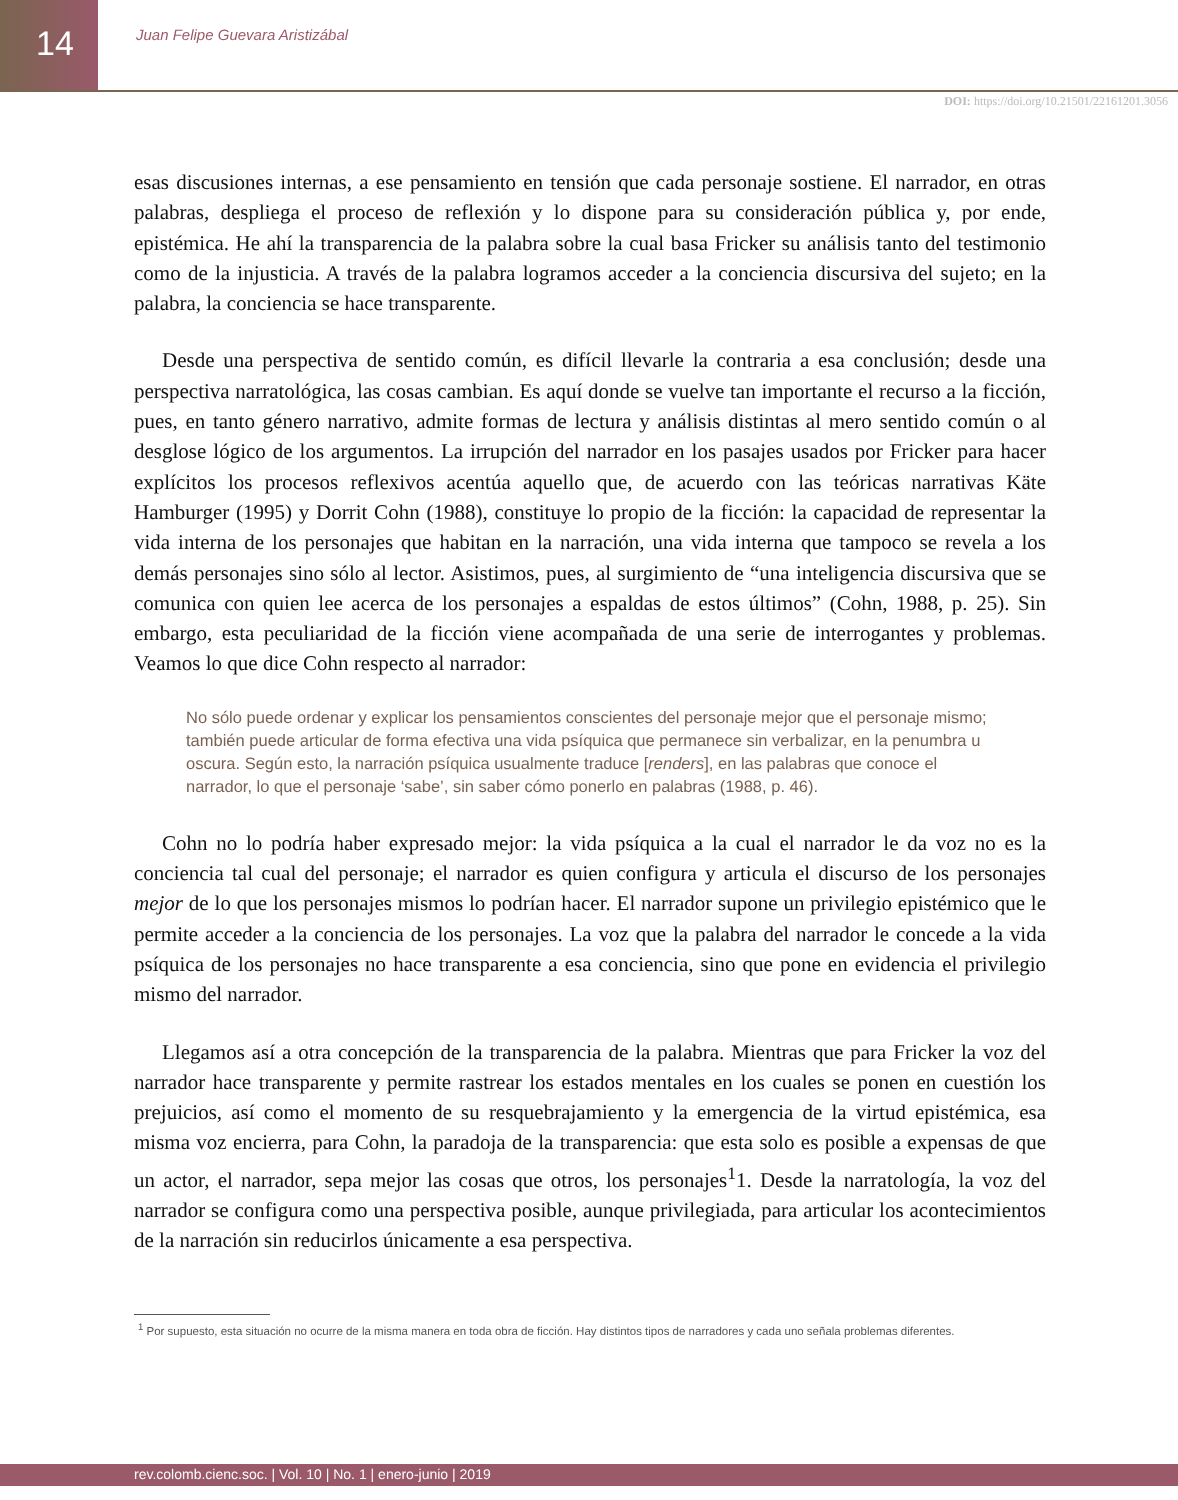14
Juan Felipe Guevara Aristizábal
DOI: https://doi.org/10.21501/22161201.3056
esas discusiones internas, a ese pensamiento en tensión que cada personaje sostiene. El narrador, en otras palabras, despliega el proceso de reflexión y lo dispone para su consideración pública y, por ende, epistémica. He ahí la transparencia de la palabra sobre la cual basa Fricker su análisis tanto del testimonio como de la injusticia. A través de la palabra logramos acceder a la conciencia discursiva del sujeto; en la palabra, la conciencia se hace transparente.
Desde una perspectiva de sentido común, es difícil llevarle la contraria a esa conclusión; desde una perspectiva narratológica, las cosas cambian. Es aquí donde se vuelve tan importante el recurso a la ficción, pues, en tanto género narrativo, admite formas de lectura y análisis distintas al mero sentido común o al desglose lógico de los argumentos. La irrupción del narrador en los pasajes usados por Fricker para hacer explícitos los procesos reflexivos acentúa aquello que, de acuerdo con las teóricas narrativas Käte Hamburger (1995) y Dorrit Cohn (1988), constituye lo propio de la ficción: la capacidad de representar la vida interna de los personajes que habitan en la narración, una vida interna que tampoco se revela a los demás personajes sino sólo al lector. Asistimos, pues, al surgimiento de “una inteligencia discursiva que se comunica con quien lee acerca de los personajes a espaldas de estos últimos” (Cohn, 1988, p. 25). Sin embargo, esta peculiaridad de la ficción viene acompañada de una serie de interrogantes y problemas. Veamos lo que dice Cohn respecto al narrador:
No sólo puede ordenar y explicar los pensamientos conscientes del personaje mejor que el personaje mismo; también puede articular de forma efectiva una vida psíquica que permanece sin verbalizar, en la penumbra u oscura. Según esto, la narración psíquica usualmente traduce [renders], en las palabras que conoce el narrador, lo que el personaje ‘sabe’, sin saber cómo ponerlo en palabras (1988, p. 46).
Cohn no lo podría haber expresado mejor: la vida psíquica a la cual el narrador le da voz no es la conciencia tal cual del personaje; el narrador es quien configura y articula el discurso de los personajes mejor de lo que los personajes mismos lo podrían hacer. El narrador supone un privilegio epistémico que le permite acceder a la conciencia de los personajes. La voz que la palabra del narrador le concede a la vida psíquica de los personajes no hace transparente a esa conciencia, sino que pone en evidencia el privilegio mismo del narrador.
Llegamos así a otra concepción de la transparencia de la palabra. Mientras que para Fricker la voz del narrador hace transparente y permite rastrear los estados mentales en los cuales se ponen en cuestión los prejuicios, así como el momento de su resquebrajamiento y la emergencia de la virtud epistémica, esa misma voz encierra, para Cohn, la paradoja de la transparencia: que esta solo es posible a expensas de que un actor, el narrador, sepa mejor las cosas que otros, los personajes<sup>1</sup>1. Desde la narratología, la voz del narrador se configura como una perspectiva posible, aunque privilegiada, para articular los acontecimientos de la narración sin reducirlos únicamente a esa perspectiva.
<sup>1</sup> Por supuesto, esta situación no ocurre de la misma manera en toda obra de ficción. Hay distintos tipos de narradores y cada uno señala problemas diferentes.
rev.colomb.cienc.soc. | Vol. 10 | No. 1 | enero-junio | 2019